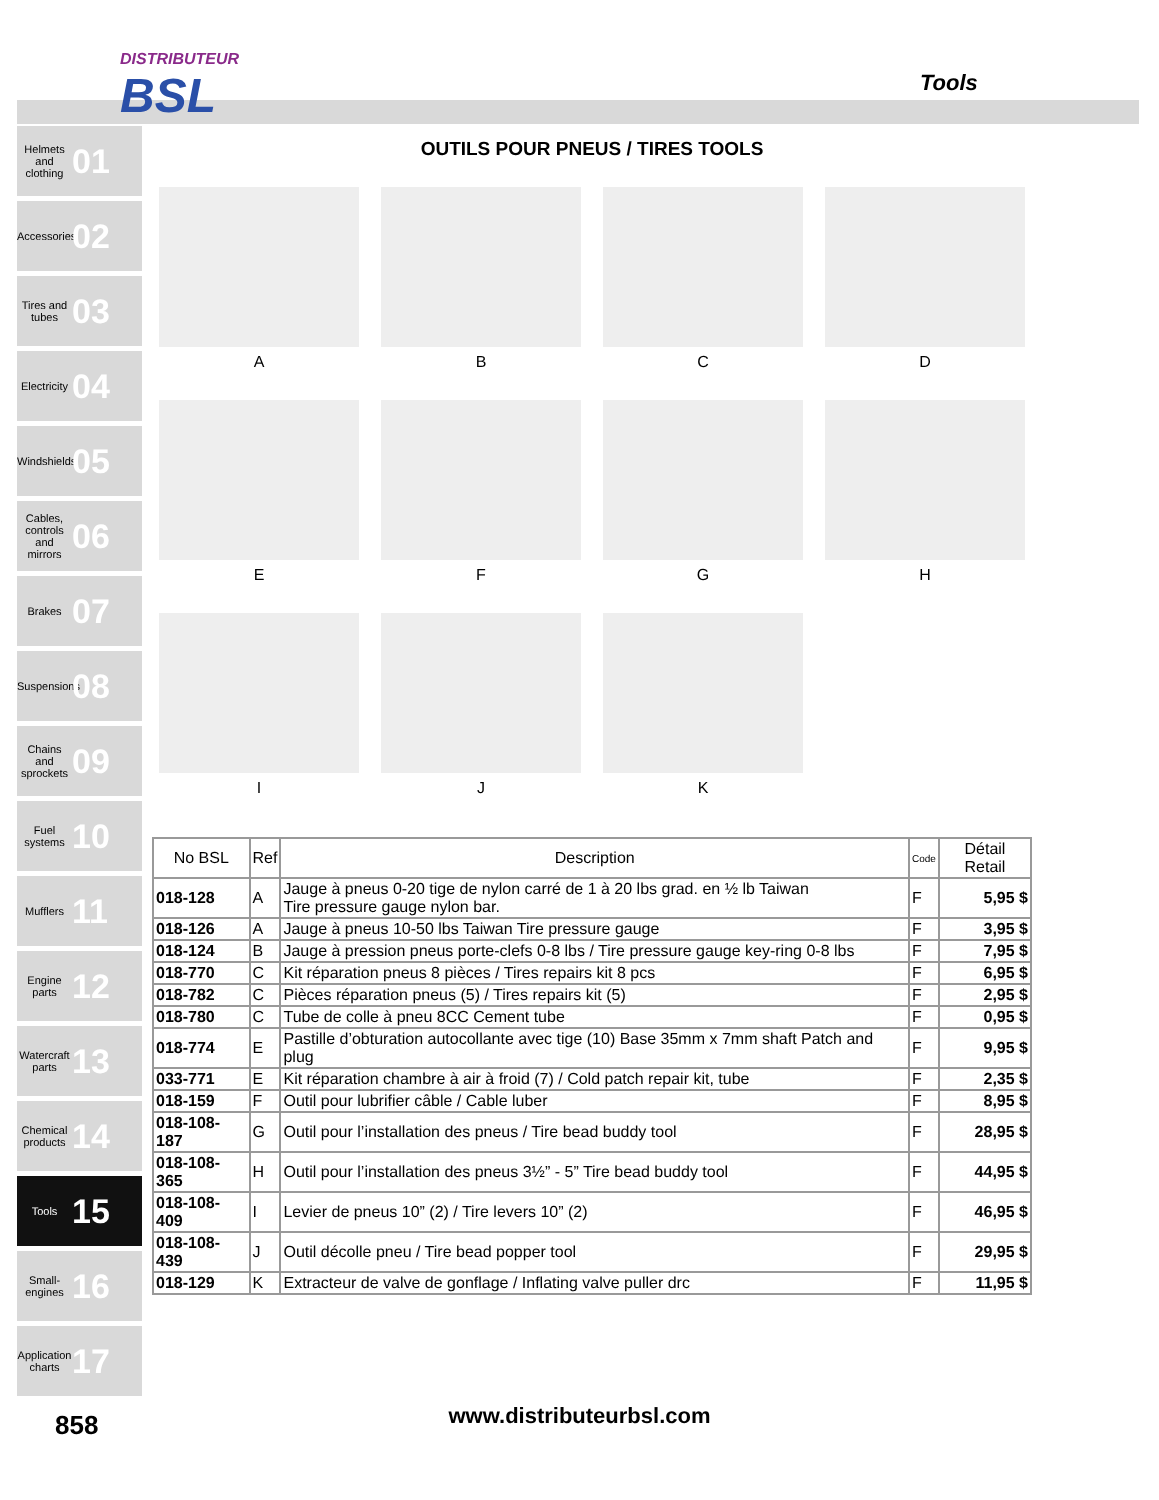DISTRIBUTEUR
BSL
Tools
Helmets and clothing 01
Accessories 02
Tires and tubes 03
Electricity 04
Windshields 05
Cables, controls and mirrors 06
Brakes 07
Suspensions 08
Chains and sprockets 09
Fuel systems 10
Mufflers 11
Engine parts 12
Watercraft parts 13
Chemical products 14
Tools 15
Small-engines 16
Application charts 17
OUTILS POUR PNEUS / TIRES TOOLS
A
B
C
D
E
F
G
H
I
J
K
| No BSL | Ref | Description | Code | Détail Retail |
| --- | --- | --- | --- | --- |
| 018-128 | A | Jauge à pneus 0-20 tige de nylon carré de 1 à 20 lbs grad. en ½ lb Taiwan Tire pressure gauge nylon bar. | F | 5,95 $ |
| 018-126 | A | Jauge à pneus 10-50 lbs Taiwan Tire pressure gauge | F | 3,95 $ |
| 018-124 | B | Jauge à pression pneus porte-clefs 0-8 lbs / Tire pressure gauge key-ring 0-8 lbs | F | 7,95 $ |
| 018-770 | C | Kit réparation pneus 8 pièces / Tires repairs kit 8 pcs | F | 6,95 $ |
| 018-782 | C | Pièces réparation pneus (5) / Tires repairs kit (5) | F | 2,95 $ |
| 018-780 | C | Tube de colle à pneu 8CC Cement tube | F | 0,95 $ |
| 018-774 | E | Pastille d’obturation autocollante avec tige (10) Base 35mm x 7mm shaft Patch and plug | F | 9,95 $ |
| 033-771 | E | Kit réparation chambre à air à froid (7) / Cold patch repair kit, tube | F | 2,35 $ |
| 018-159 | F | Outil pour lubrifier câble / Cable luber | F | 8,95 $ |
| 018-108-187 | G | Outil pour l’installation des pneus / Tire bead buddy tool | F | 28,95 $ |
| 018-108-365 | H | Outil pour l’installation des pneus 3½” - 5” Tire bead buddy tool | F | 44,95 $ |
| 018-108-409 | I | Levier de pneus 10” (2) / Tire levers 10” (2) | F | 46,95 $ |
| 018-108-439 | J | Outil décolle pneu / Tire bead popper tool | F | 29,95 $ |
| 018-129 | K | Extracteur de valve de gonflage / Inflating valve puller drc | F | 11,95 $ |
www.distributeurbsl.com 858